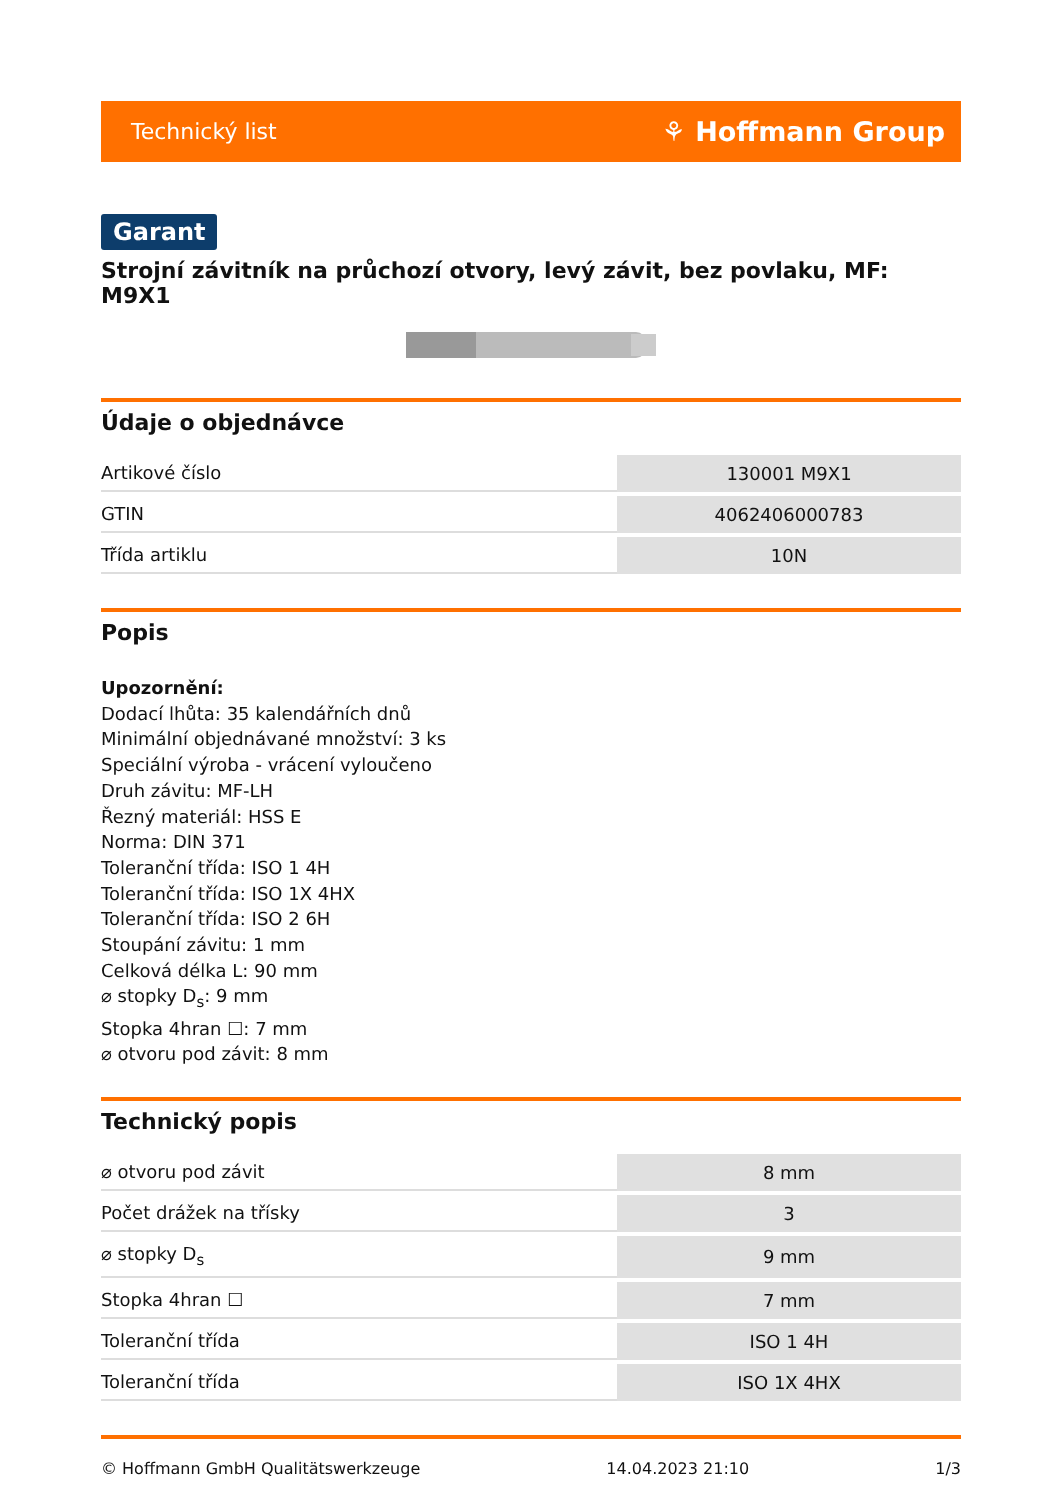Technický list ⚘ Hoffmann Group
Garant
Strojní závitník na průchozí otvory, levý závit, bez povlaku, MF: M9X1
Údaje o objednávce
| Artikové číslo | 130001 M9X1 |
| GTIN | 4062406000783 |
| Třída artiklu | 10N |
Popis
Upozornění:
Dodací lhůta: 35 kalendářních dnů
Minimální objednávané množství: 3 ks
Speciální výroba - vrácení vyloučeno
Druh závitu: MF-LH
Řezný materiál: HSS E
Norma: DIN 371
Toleranční třída: ISO 1 4H
Toleranční třída: ISO 1X 4HX
Toleranční třída: ISO 2 6H
Stoupání závitu: 1 mm
Celková délka L: 90 mm
⌀ stopky D<sub>s</sub>: 9 mm
Stopka 4hran ☐: 7 mm
⌀ otvoru pod závit: 8 mm
Technický popis
| ⌀ otvoru pod závit | 8 mm |
| Počet drážek na třísky | 3 |
| ⌀ stopky D<sub>s</sub> | 9 mm |
| Stopka 4hran ☐ | 7 mm |
| Toleranční třída | ISO 1 4H |
| Toleranční třída | ISO 1X 4HX |
© Hoffmann GmbH Qualitätswerkzeuge 14.04.2023 21:10 1/3